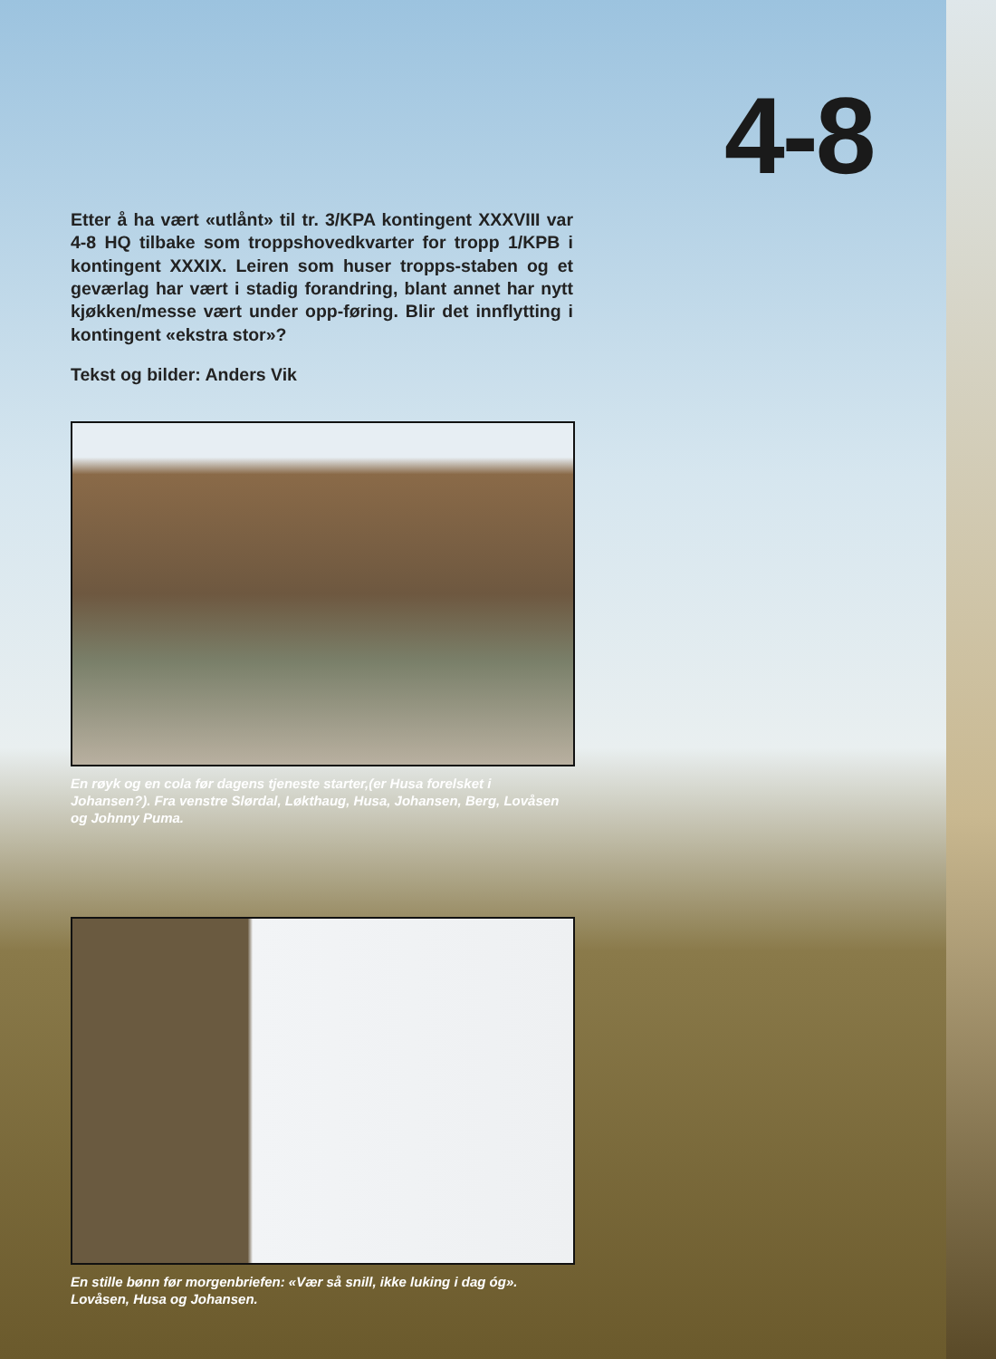4-8
Etter å ha vært «utlånt» til tr. 3/KPA kontingent XXXVIII var 4-8 HQ tilbake som troppshovedkvarter for tropp 1/KPB i kontingent XXXIX. Leiren som huser tropps-staben og et geværlag har vært i stadig forandring, blant annet har nytt kjøkken/messe vært under opp-føring. Blir det innflytting i kontingent «ekstra stor»?
Tekst og bilder: Anders Vik
En røyk og en cola før dagens tjeneste starter,(er Husa forelsket i Johansen?). Fra venstre Slørdal, Løkthaug, Husa, Johansen, Berg, Lovåsen og Johnny Puma.
En stille bønn før morgenbriefen: «Vær så snill, ikke luking i dag óg». Lovåsen, Husa og Johansen.